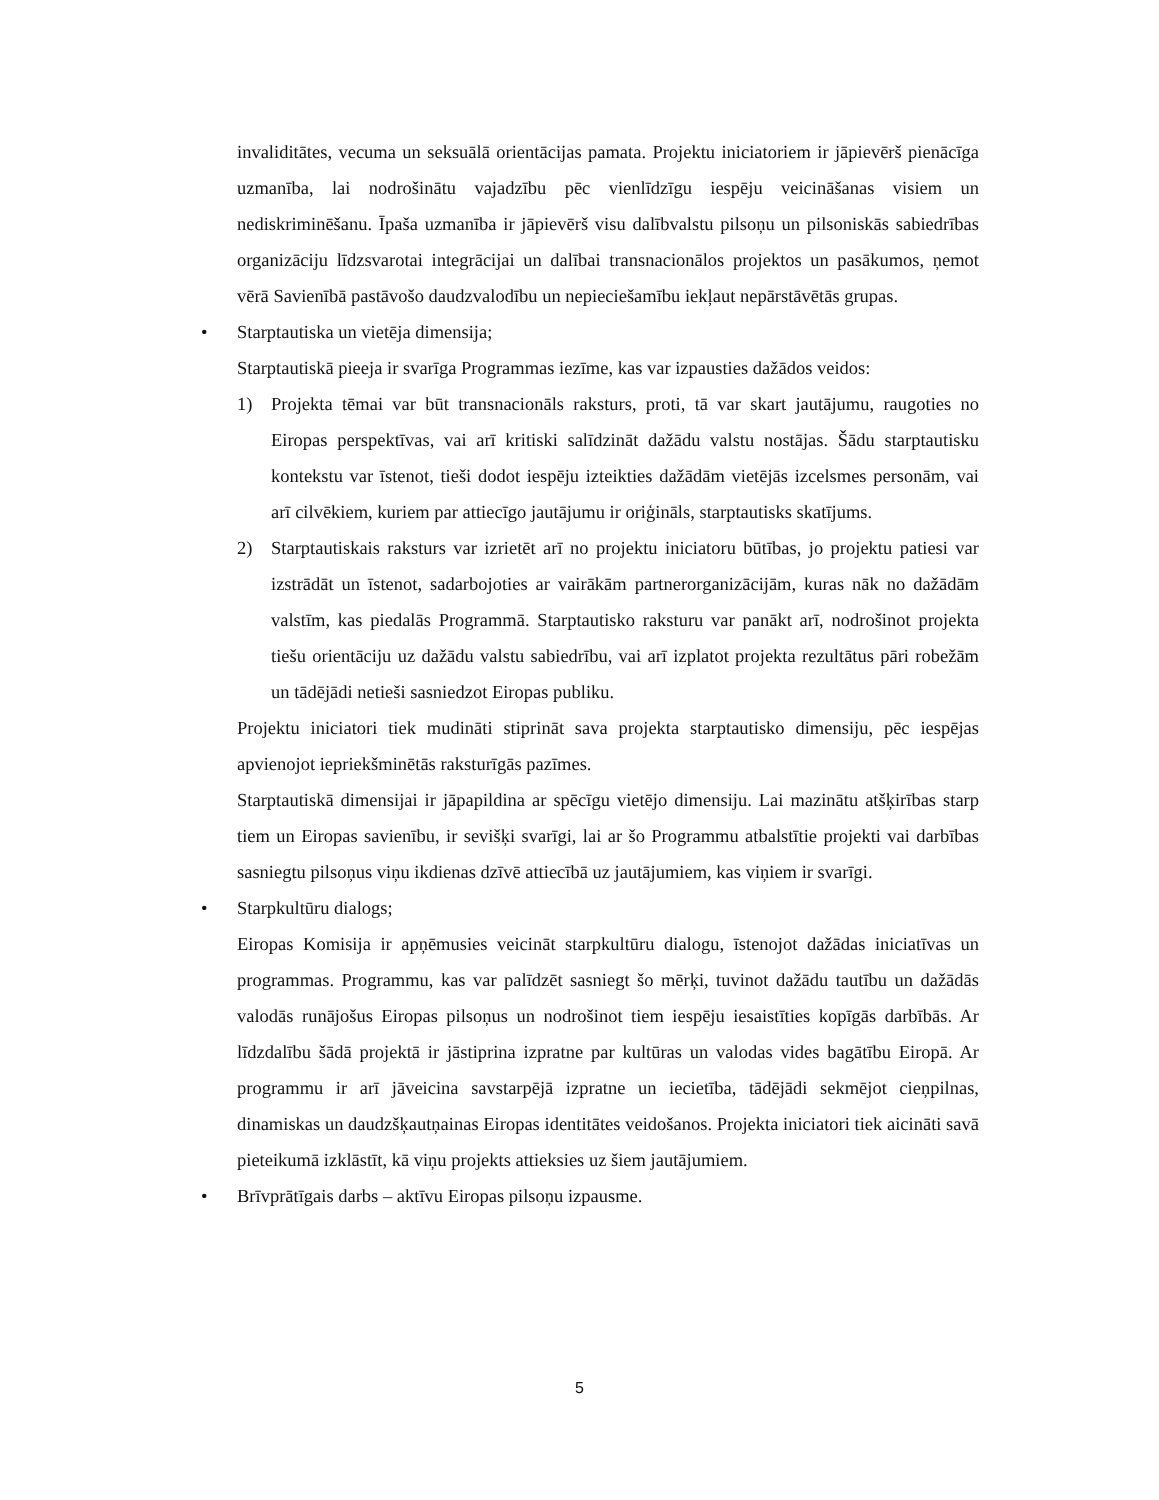invaliditātes, vecuma un seksuālā orientācijas pamata. Projektu iniciatoriem ir jāpievērš pienācīga uzmanība, lai nodrošinātu vajadzību pēc vienlīdzīgu iespēju veicināšanas visiem un nediskriminēšanu. Īpaša uzmanība ir jāpievērš visu dalībvalstu pilsoņu un pilsoniskās sabiedrības organizāciju līdzsvarotai integrācijai un dalībai transnacionālos projektos un pasākumos, ņemot vērā Savienībā pastāvošo daudzvalodību un nepieciešamību iekļaut nepārstāvētās grupas.
• Starptautiska un vietēja dimensija;
Starptautiskā pieeja ir svarīga Programmas iezīme, kas var izpausties dažādos veidos:
1) Projekta tēmai var būt transnacionāls raksturs, proti, tā var skart jautājumu, raugoties no Eiropas perspektīvas, vai arī kritiski salīdzināt dažādu valstu nostājas. Šādu starptautisku kontekstu var īstenot, tieši dodot iespēju izteikties dažādām vietējās izcelsmes personām, vai arī cilvēkiem, kuriem par attiecīgo jautājumu ir oriģināls, starptautisks skatījums.
2) Starptautiskais raksturs var izrietēt arī no projektu iniciatoru būtības, jo projektu patiesi var izstrādāt un īstenot, sadarbojoties ar vairākām partnerorganizācijām, kuras nāk no dažādām valstīm, kas piedalās Programmā. Starptautisko raksturu var panākt arī, nodrošinot projekta tiešu orientāciju uz dažādu valstu sabiedrību, vai arī izplatot projekta rezultātus pāri robežām un tādējādi netieši sasniedzot Eiropas publiku.
Projektu iniciatori tiek mudināti stiprināt sava projekta starptautisko dimensiju, pēc iespējas apvienojot iepriekšminētās raksturīgās pazīmes.
Starptautiskā dimensijai ir jāpapildina ar spēcīgu vietējo dimensiju. Lai mazinātu atšķirības starp tiem un Eiropas savienību, ir sevišķi svarīgi, lai ar šo Programmu atbalstītie projekti vai darbības sasniegtu pilsoņus viņu ikdienas dzīvē attiecībā uz jautājumiem, kas viņiem ir svarīgi.
• Starpkultūru dialogs;
Eiropas Komisija ir apņēmusies veicināt starpkultūru dialogu, īstenojot dažādas iniciatīvas un programmas. Programmu, kas var palīdzēt sasniegt šo mērķi, tuvinot dažādu tautību un dažādās valodās runājošus Eiropas pilsoņus un nodrošinot tiem iespēju iesaistīties kopīgās darbībās. Ar līdzdalību šādā projektā ir jāstiprina izpratne par kultūras un valodas vides bagātību Eiropā. Ar programmu ir arī jāveicina savstarpējā izpratne un iecietība, tādējādi sekmējot cieņpilnas, dinamiskas un daudzšķautņainas Eiropas identitātes veidošanos. Projekta iniciatori tiek aicināti savā pieteikumā izklāstīt, kā viņu projekts attieksies uz šiem jautājumiem.
• Brīvprātīgais darbs – aktīvu Eiropas pilsoņu izpausme.
5